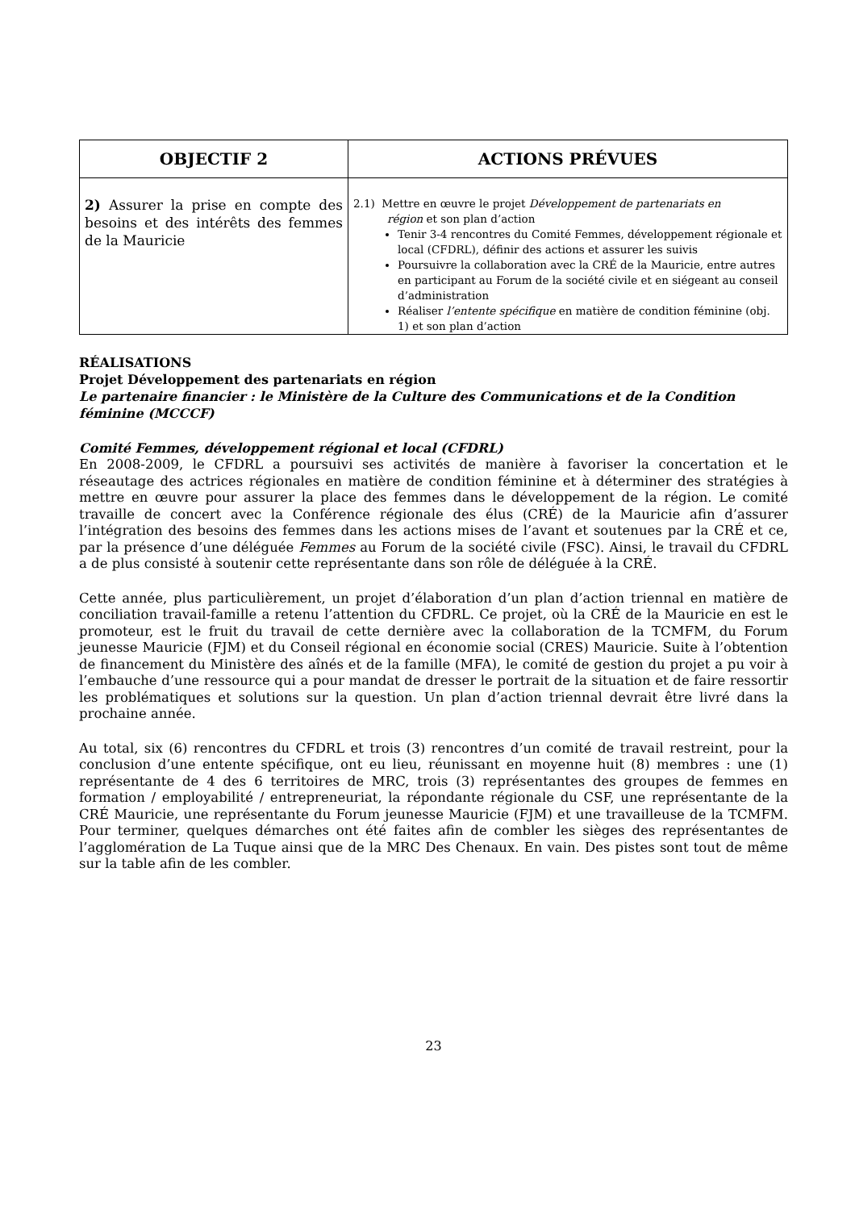| OBJECTIF 2 | ACTIONS PRÉVUES |
| --- | --- |
| 2) Assurer la prise en compte des besoins et des intérêts des femmes de la Mauricie | 2.1) Mettre en œuvre le projet Développement de partenariats en région et son plan d’action Tenir 3-4 rencontres du Comité Femmes, développement régionale et local (CFDRL), définir des actions et assurer les suivis Poursuivre la collaboration avec la CRÉ de la Mauricie, entre autres en participant au Forum de la société civile et en siégeant au conseil d’administration Réaliser l’entente spécifique en matière de condition féminine (obj. 1) et son plan d’action |
RÉALISATIONS
Projet Développement des partenariats en région
Le partenaire financier : le Ministère de la Culture des Communications et de la Condition féminine (MCCCF)
Comité Femmes, développement régional et local (CFDRL)
En 2008-2009, le CFDRL a poursuivi ses activités de manière à favoriser la concertation et le réseautage des actrices régionales en matière de condition féminine et à déterminer des stratégies à mettre en œuvre pour assurer la place des femmes dans le développement de la région. Le comité travaille de concert avec la Conférence régionale des élus (CRÉ) de la Mauricie afin d’assurer l’intégration des besoins des femmes dans les actions mises de l’avant et soutenues par la CRÉ et ce, par la présence d’une déléguée Femmes au Forum de la société civile (FSC). Ainsi, le travail du CFDRL a de plus consisté à soutenir cette représentante dans son rôle de déléguée à la CRÉ.
Cette année, plus particulièrement, un projet d’élaboration d’un plan d’action triennal en matière de conciliation travail-famille a retenu l’attention du CFDRL. Ce projet, où la CRÉ de la Mauricie en est le promoteur, est le fruit du travail de cette dernière avec la collaboration de la TCMFM, du Forum jeunesse Mauricie (FJM) et du Conseil régional en économie social (CRES) Mauricie. Suite à l’obtention de financement du Ministère des aînés et de la famille (MFA), le comité de gestion du projet a pu voir à l’embauche d’une ressource qui a pour mandat de dresser le portrait de la situation et de faire ressortir les problématiques et solutions sur la question. Un plan d’action triennal devrait être livré dans la prochaine année.
Au total, six (6) rencontres du CFDRL et trois (3) rencontres d’un comité de travail restreint, pour la conclusion d’une entente spécifique, ont eu lieu, réunissant en moyenne huit (8) membres : une (1) représentante de 4 des 6 territoires de MRC, trois (3) représentantes des groupes de femmes en formation / employabilité / entrepreneuriat, la répondante régionale du CSF, une représentante de la CRÉ Mauricie, une représentante du Forum jeunesse Mauricie (FJM) et une travailleuse de la TCMFM. Pour terminer, quelques démarches ont été faites afin de combler les sièges des représentantes de l’agglomération de La Tuque ainsi que de la MRC Des Chenaux. En vain. Des pistes sont tout de même sur la table afin de les combler.
23